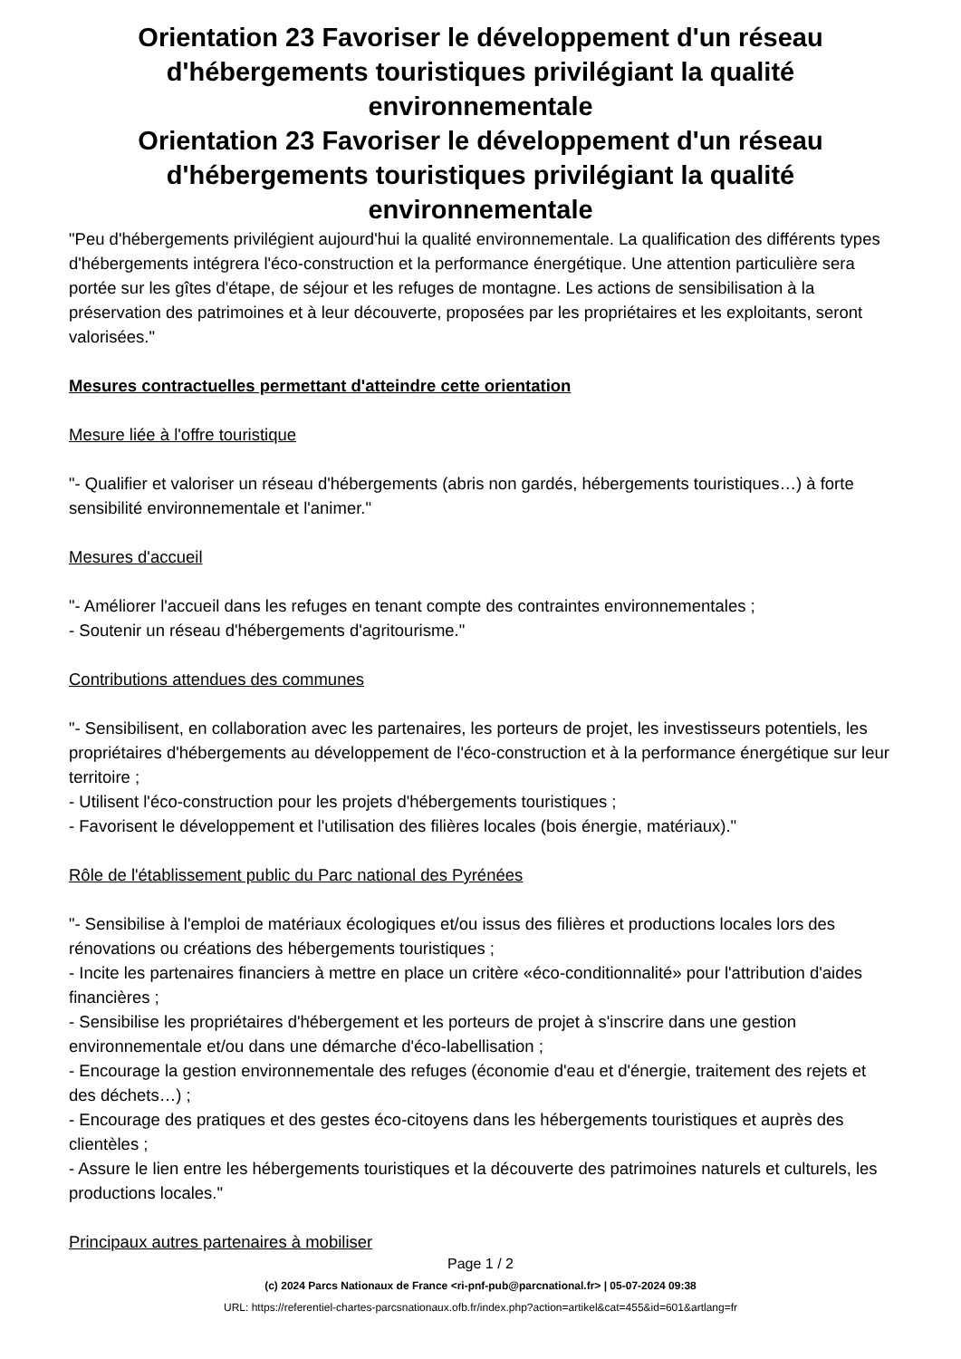Orientation 23 Favoriser le développement d'un réseau d'hébergements touristiques privilégiant la qualité environnementale
Orientation 23 Favoriser le développement d'un réseau d'hébergements touristiques privilégiant la qualité environnementale
"Peu d'hébergements privilégient aujourd'hui la qualité environnementale. La qualification des différents types d'hébergements intégrera l'éco-construction et la performance énergétique. Une attention particulière sera portée sur les gîtes d'étape, de séjour et les refuges de montagne. Les actions de sensibilisation à la préservation des patrimoines et à leur découverte, proposées par les propriétaires et les exploitants, seront valorisées."
Mesures contractuelles permettant d'atteindre cette orientation
Mesure liée à l'offre touristique
"- Qualifier et valoriser un réseau d'hébergements (abris non gardés, hébergements touristiques…) à forte sensibilité environnementale et l'animer."
Mesures d'accueil
"- Améliorer l'accueil dans les refuges en tenant compte des contraintes environnementales ;
- Soutenir un réseau d'hébergements d'agritourisme."
Contributions attendues des communes
"- Sensibilisent, en collaboration avec les partenaires, les porteurs de projet, les investisseurs potentiels, les propriétaires d'hébergements au développement de l'éco-construction et à la performance énergétique sur leur territoire ;
- Utilisent l'éco-construction pour les projets d'hébergements touristiques ;
- Favorisent le développement et l'utilisation des filières locales (bois énergie, matériaux)."
Rôle de l'établissement public du Parc national des Pyrénées
"- Sensibilise à l'emploi de matériaux écologiques et/ou issus des filières et productions locales lors des rénovations ou créations des hébergements touristiques ;
- Incite les partenaires financiers à mettre en place un critère «éco-conditionnalité» pour l'attribution d'aides financières ;
- Sensibilise les propriétaires d'hébergement et les porteurs de projet à s'inscrire dans une gestion environnementale et/ou dans une démarche d'éco-labellisation ;
- Encourage la gestion environnementale des refuges (économie d'eau et d'énergie, traitement des rejets et des déchets…) ;
- Encourage des pratiques et des gestes éco-citoyens dans les hébergements touristiques et auprès des clientèles ;
- Assure le lien entre les hébergements touristiques et la découverte des patrimoines naturels et culturels, les productions locales."
Principaux autres partenaires à mobiliser
Page 1 / 2
(c) 2024 Parcs Nationaux de France <ri-pnf-pub@parcnational.fr> | 05-07-2024 09:38
URL: https://referentiel-chartes-parcsnationaux.ofb.fr/index.php?action=artikel&cat=455&id=601&artlang=fr